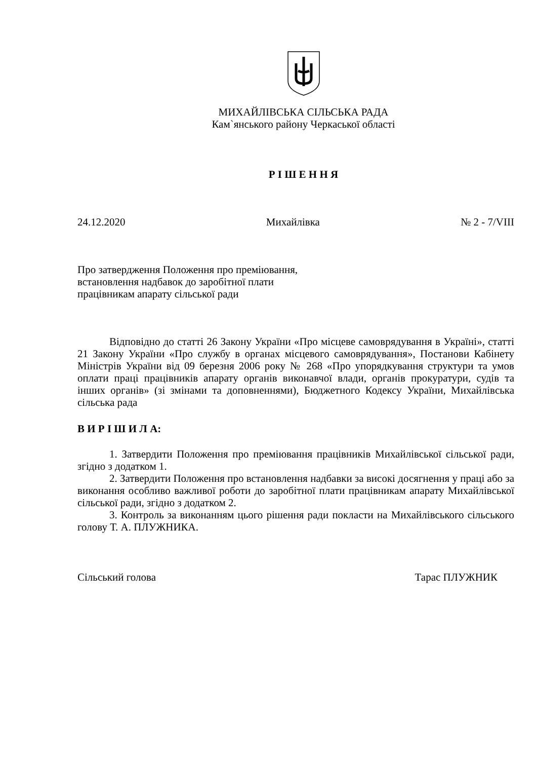МИХАЙЛІВСЬКА СІЛЬСЬКА РАДА
Кам`янського району Черкаської області
Р І Ш Е Н Н Я
24.12.2020 Михайлівка № 2 - 7/VIII
Про затвердження Положення про преміювання,
встановлення надбавок до заробітної плати
працівникам апарату сільської ради
Відповідно до статті 26 Закону України «Про місцеве самоврядування в Україні», статті 21 Закону України «Про службу в органах місцевого самоврядування», Постанови Кабінету Міністрів України від 09 березня 2006 року № 268 «Про упорядкування структури та умов оплати праці працівників апарату органів виконавчої влади, органів прокуратури, судів та інших органів» (зі змінами та доповненнями), Бюджетного Кодексу України, Михайлівська сільська рада
В И Р І Ш И Л А:
1. Затвердити Положення про преміювання працівників Михайлівської сільської ради, згідно з додатком 1.
2. Затвердити Положення про встановлення надбавки за високі досягнення у праці або за виконання особливо важливої роботи до заробітної плати працівникам апарату Михайлівської сільської ради, згідно з додатком 2.
3. Контроль за виконанням цього рішення ради покласти на Михайлівського сільського голову Т. А. ПЛУЖНИКА.
Сільський голова Тарас ПЛУЖНИК